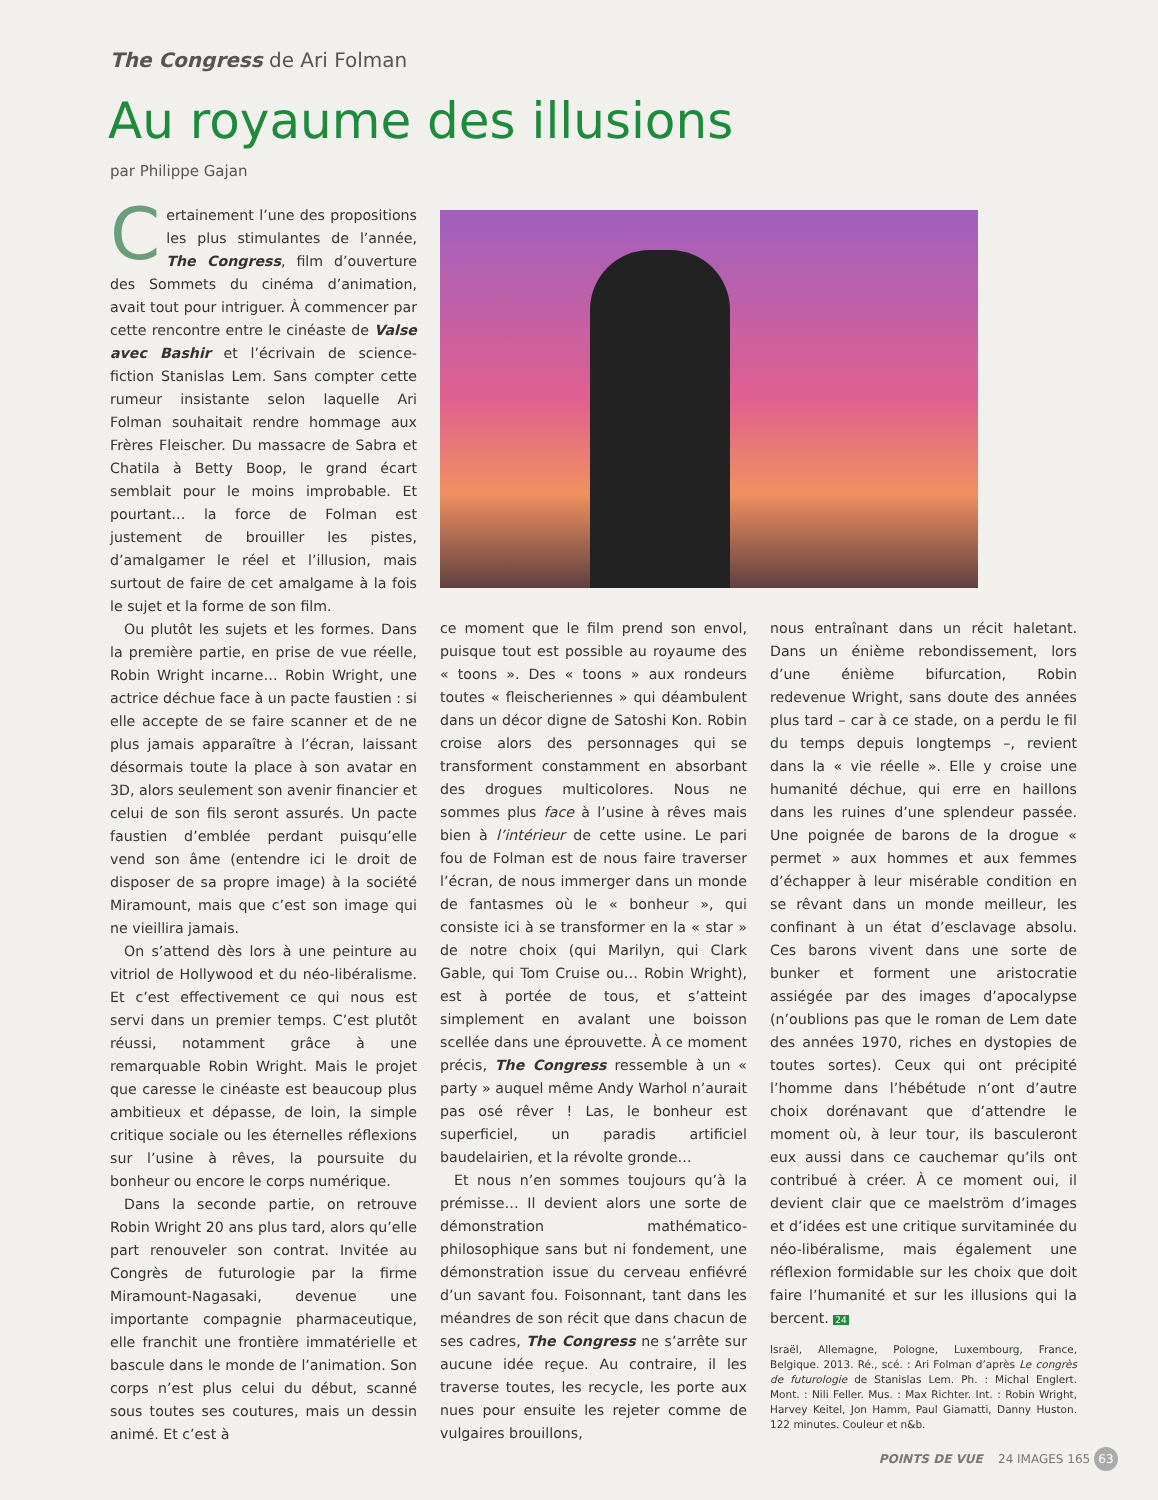The Congress de Ari Folman
Au royaume des illusions
par Philippe Gajan
Certainement l’une des propositions les plus stimulantes de l’année, The Congress, film d’ouverture des Sommets du cinéma d’animation, avait tout pour intriguer. À commencer par cette rencontre entre le cinéaste de Valse avec Bashir et l’écrivain de science-fiction Stanislas Lem. Sans compter cette rumeur insistante selon laquelle Ari Folman souhaitait rendre hommage aux Frères Fleischer. Du massacre de Sabra et Chatila à Betty Boop, le grand écart semblait pour le moins improbable. Et pourtant… la force de Folman est justement de brouiller les pistes, d’amalgamer le réel et l’illusion, mais surtout de faire de cet amalgame à la fois le sujet et la forme de son film.
Ou plutôt les sujets et les formes. Dans la première partie, en prise de vue réelle, Robin Wright incarne… Robin Wright, une actrice déchue face à un pacte faustien : si elle accepte de se faire scanner et de ne plus jamais apparaître à l’écran, laissant désormais toute la place à son avatar en 3D, alors seulement son avenir financier et celui de son fils seront assurés. Un pacte faustien d’emblée perdant puisqu’elle vend son âme (entendre ici le droit de disposer de sa propre image) à la société Miramount, mais que c’est son image qui ne vieillira jamais.
On s’attend dès lors à une peinture au vitriol de Hollywood et du néo-libéralisme. Et c’est effectivement ce qui nous est servi dans un premier temps. C’est plutôt réussi, notamment grâce à une remarquable Robin Wright. Mais le projet que caresse le cinéaste est beaucoup plus ambitieux et dépasse, de loin, la simple critique sociale ou les éternelles réflexions sur l’usine à rêves, la poursuite du bonheur ou encore le corps numérique.
Dans la seconde partie, on retrouve Robin Wright 20 ans plus tard, alors qu’elle part renouveler son contrat. Invitée au Congrès de futurologie par la firme Miramount-Nagasaki, devenue une importante compagnie pharmaceutique, elle franchit une frontière immatérielle et bascule dans le monde de l’animation. Son corps n’est plus celui du début, scanné sous toutes ses coutures, mais un dessin animé. Et c’est à
ce moment que le film prend son envol, puisque tout est possible au royaume des « toons ». Des « toons » aux rondeurs toutes « fleischeriennes » qui déambulent dans un décor digne de Satoshi Kon. Robin croise alors des personnages qui se transforment constamment en absorbant des drogues multicolores. Nous ne sommes plus face à l’usine à rêves mais bien à l’intérieur de cette usine. Le pari fou de Folman est de nous faire traverser l’écran, de nous immerger dans un monde de fantasmes où le « bonheur », qui consiste ici à se transformer en la « star » de notre choix (qui Marilyn, qui Clark Gable, qui Tom Cruise ou… Robin Wright), est à portée de tous, et s’atteint simplement en avalant une boisson scellée dans une éprouvette. À ce moment précis, The Congress ressemble à un « party » auquel même Andy Warhol n’aurait pas osé rêver ! Las, le bonheur est superficiel, un paradis artificiel baudelairien, et la révolte gronde…
Et nous n’en sommes toujours qu’à la prémisse… Il devient alors une sorte de démonstration mathématico-philosophique sans but ni fondement, une démonstration issue du cerveau enfiévré d’un savant fou. Foisonnant, tant dans les méandres de son récit que dans chacun de ses cadres, The Congress ne s’arrête sur aucune idée reçue. Au contraire, il les traverse toutes, les recycle, les porte aux nues pour ensuite les rejeter comme de vulgaires brouillons,
nous entraînant dans un récit haletant. Dans un énième rebondissement, lors d’une énième bifurcation, Robin redevenue Wright, sans doute des années plus tard – car à ce stade, on a perdu le fil du temps depuis longtemps –, revient dans la « vie réelle ». Elle y croise une humanité déchue, qui erre en haillons dans les ruines d’une splendeur passée. Une poignée de barons de la drogue « permet » aux hommes et aux femmes d’échapper à leur misérable condition en se rêvant dans un monde meilleur, les confinant à un état d’esclavage absolu. Ces barons vivent dans une sorte de bunker et forment une aristocratie assiégée par des images d’apocalypse (n’oublions pas que le roman de Lem date des années 1970, riches en dystopies de toutes sortes). Ceux qui ont précipité l’homme dans l’hébétude n’ont d’autre choix dorénavant que d’attendre le moment où, à leur tour, ils basculeront eux aussi dans ce cauchemar qu’ils ont contribué à créer. À ce moment oui, il devient clair que ce maelström d’images et d’idées est une critique survitaminée du néo-libéralisme, mais également une réflexion formidable sur les choix que doit faire l’humanité et sur les illusions qui la bercent. 24
Israël, Allemagne, Pologne, Luxembourg, France, Belgique. 2013. Ré., scé. : Ari Folman d’après Le congrès de futurologie de Stanislas Lem. Ph. : Michal Englert. Mont. : Nili Feller. Mus. : Max Richter. Int. : Robin Wright, Harvey Keitel, Jon Hamm, Paul Giamatti, Danny Huston. 122 minutes. Couleur et n&b.
POINTS DE VUE 24 IMAGES 165 63